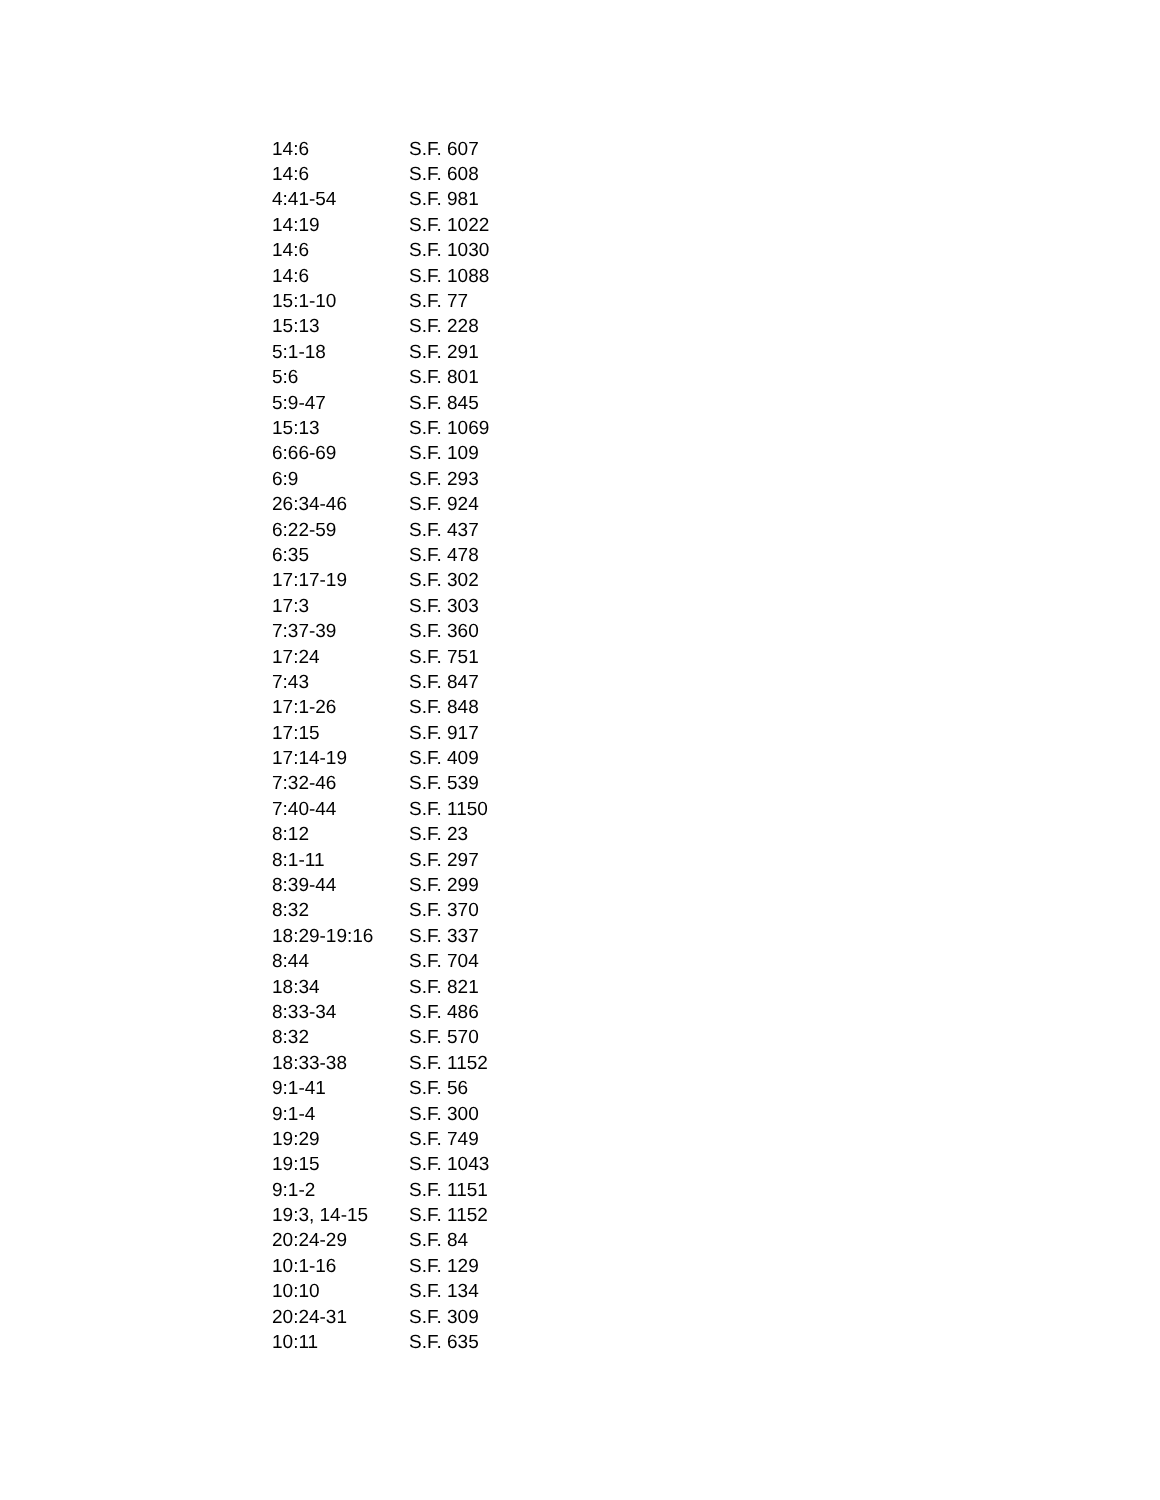| 14:6 | S.F. 607 |
| 14:6 | S.F. 608 |
| 4:41-54 | S.F. 981 |
| 14:19 | S.F. 1022 |
| 14:6 | S.F. 1030 |
| 14:6 | S.F. 1088 |
| 15:1-10 | S.F. 77 |
| 15:13 | S.F. 228 |
| 5:1-18 | S.F. 291 |
| 5:6 | S.F. 801 |
| 5:9-47 | S.F. 845 |
| 15:13 | S.F. 1069 |
| 6:66-69 | S.F. 109 |
| 6:9 | S.F. 293 |
| 26:34-46 | S.F. 924 |
| 6:22-59 | S.F. 437 |
| 6:35 | S.F. 478 |
| 17:17-19 | S.F. 302 |
| 17:3 | S.F. 303 |
| 7:37-39 | S.F. 360 |
| 17:24 | S.F. 751 |
| 7:43 | S.F. 847 |
| 17:1-26 | S.F. 848 |
| 17:15 | S.F. 917 |
| 17:14-19 | S.F. 409 |
| 7:32-46 | S.F. 539 |
| 7:40-44 | S.F. 1150 |
| 8:12 | S.F. 23 |
| 8:1-11 | S.F. 297 |
| 8:39-44 | S.F. 299 |
| 8:32 | S.F. 370 |
| 18:29-19:16 | S.F. 337 |
| 8:44 | S.F. 704 |
| 18:34 | S.F. 821 |
| 8:33-34 | S.F. 486 |
| 8:32 | S.F. 570 |
| 18:33-38 | S.F. 1152 |
| 9:1-41 | S.F. 56 |
| 9:1-4 | S.F. 300 |
| 19:29 | S.F. 749 |
| 19:15 | S.F. 1043 |
| 9:1-2 | S.F. 1151 |
| 19:3, 14-15 | S.F. 1152 |
| 20:24-29 | S.F. 84 |
| 10:1-16 | S.F. 129 |
| 10:10 | S.F. 134 |
| 20:24-31 | S.F. 309 |
| 10:11 | S.F. 635 |